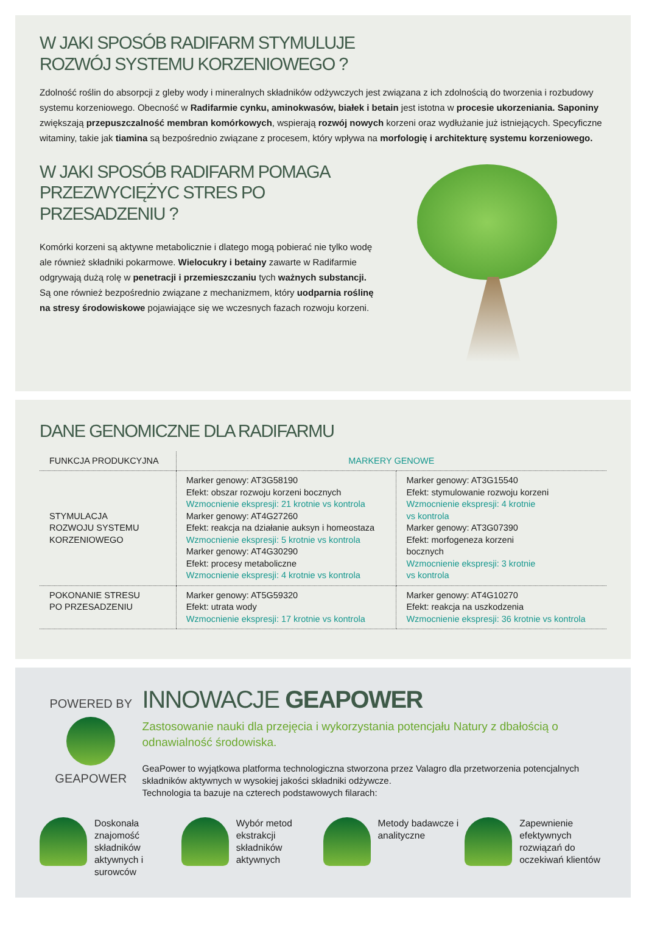W JAKI SPOSÓB RADIFARM STYMULUJE
ROZWÓJ SYSTEMU KORZENIOWEGO ?
Zdolność roślin do absorpcji z gleby wody i mineralnych składników odżywczych jest związana z ich zdolnością do tworzenia i rozbudowy systemu korzeniowego. Obecność w Radifarmie cynku, aminokwasów, białek i betain jest istotna w procesie ukorzeniania. Saponiny zwiększają przepuszczalność membran komórkowych, wspierają rozwój nowych korzeni oraz wydłużanie już istniejących. Specyficzne witaminy, takie jak tiamina są bezpośrednio związane z procesem, który wpływa na morfologię i architekturę systemu korzeniowego.
W JAKI SPOSÓB RADIFARM POMAGA
PRZEZWYCIĘŻYC STRES PO PRZESADZENIU ?
Komórki korzeni są aktywne metabolicznie i dlatego mogą pobierać nie tylko wodę ale również składniki pokarmowe. Wielocukry i betainy zawarte w Radifarmie odgrywają dużą rolę w penetracji i przemieszczaniu tych ważnych substancji.
Są one również bezpośrednio związane z mechanizmem, który uodparnia roślinę na stresy środowiskowe pojawiające się we wczesnych fazach rozwoju korzeni.
DANE GENOMICZNE DLA RADIFARMU
| FUNKCJA PRODUKCYJNA | MARKERY GENOWE | |
| --- | --- | --- |
| STYMULACJA ROZWOJU SYSTEMU KORZENIOWEGO | Marker genowy: AT3G58190 Efekt: obszar rozwoju korzeni bocznych Wzmocnienie ekspresji: 21 krotnie vs kontrola Marker genowy: AT4G27260 Efekt: reakcja na działanie auksyn i homeostaza Wzmocnienie ekspresji: 5 krotnie vs kontrola Marker genowy: AT4G30290 Efekt: procesy metaboliczne Wzmocnienie ekspresji: 4 krotnie vs kontrola | Marker genowy: AT3G15540 Efekt: stymulowanie rozwoju korzeni Wzmocnienie ekspresji: 4 krotnie vs kontrola Marker genowy: AT3G07390 Efekt: morfogeneza korzeni bocznych Wzmocnienie ekspresji: 3 krotnie vs kontrola |
| POKONANIE STRESU PO PRZESADZENIU | Marker genowy: AT5G59320 Efekt: utrata wody Wzmocnienie ekspresji: 17 krotnie vs kontrola | Marker genowy: AT4G10270 Efekt: reakcja na uszkodzenia Wzmocnienie ekspresji: 36 krotnie vs kontrola |
POWERED BY
GEAPOWER
INNOWACJE GEAPOWER
Zastosowanie nauki dla przejęcia i wykorzystania potencjału Natury z dbałością o odnawialność środowiska.
GeaPower to wyjątkowa platforma technologiczna stworzona przez Valagro dla przetworzenia potencjalnych składników aktywnych w wysokiej jakości składniki odżywcze.
Technologia ta bazuje na czterech podstawowych filarach:
Doskonała znajomość składników aktywnych i surowców
Wybór metod ekstrakcji składników aktywnych
Metody badawcze i analityczne Zapewnienie efektywnych rozwiązań do oczekiwań klientów